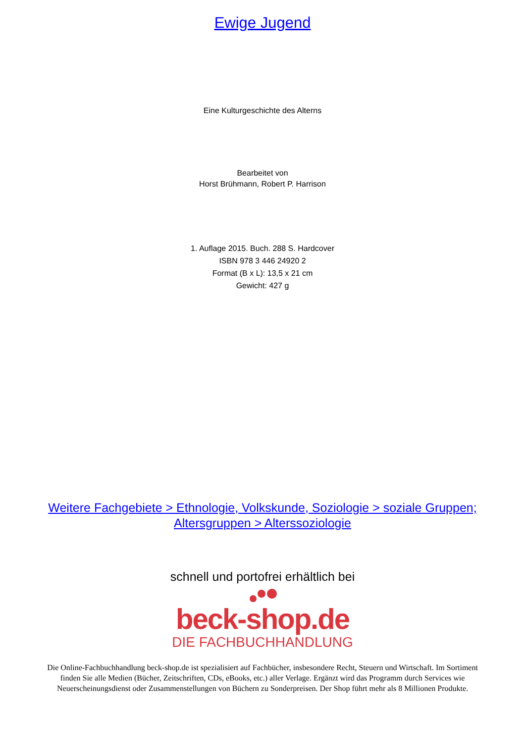Ewige Jugend
Eine Kulturgeschichte des Alterns
Bearbeitet von
Horst Brühmann, Robert P. Harrison
1. Auflage 2015. Buch. 288 S. Hardcover
ISBN 978 3 446 24920 2
Format (B x L): 13,5 x 21 cm
Gewicht: 427 g
Weitere Fachgebiete > Ethnologie, Volkskunde, Soziologie > soziale Gruppen; Altersgruppen > Alterssoziologie
schnell und portofrei erhältlich bei
beck-shop.de
DIE FACHBUCHHANDLUNG
Die Online-Fachbuchhandlung beck-shop.de ist spezialisiert auf Fachbücher, insbesondere Recht, Steuern und Wirtschaft. Im Sortiment finden Sie alle Medien (Bücher, Zeitschriften, CDs, eBooks, etc.) aller Verlage. Ergänzt wird das Programm durch Services wie Neuerscheinungsdienst oder Zusammenstellungen von Büchern zu Sonderpreisen. Der Shop führt mehr als 8 Millionen Produkte.